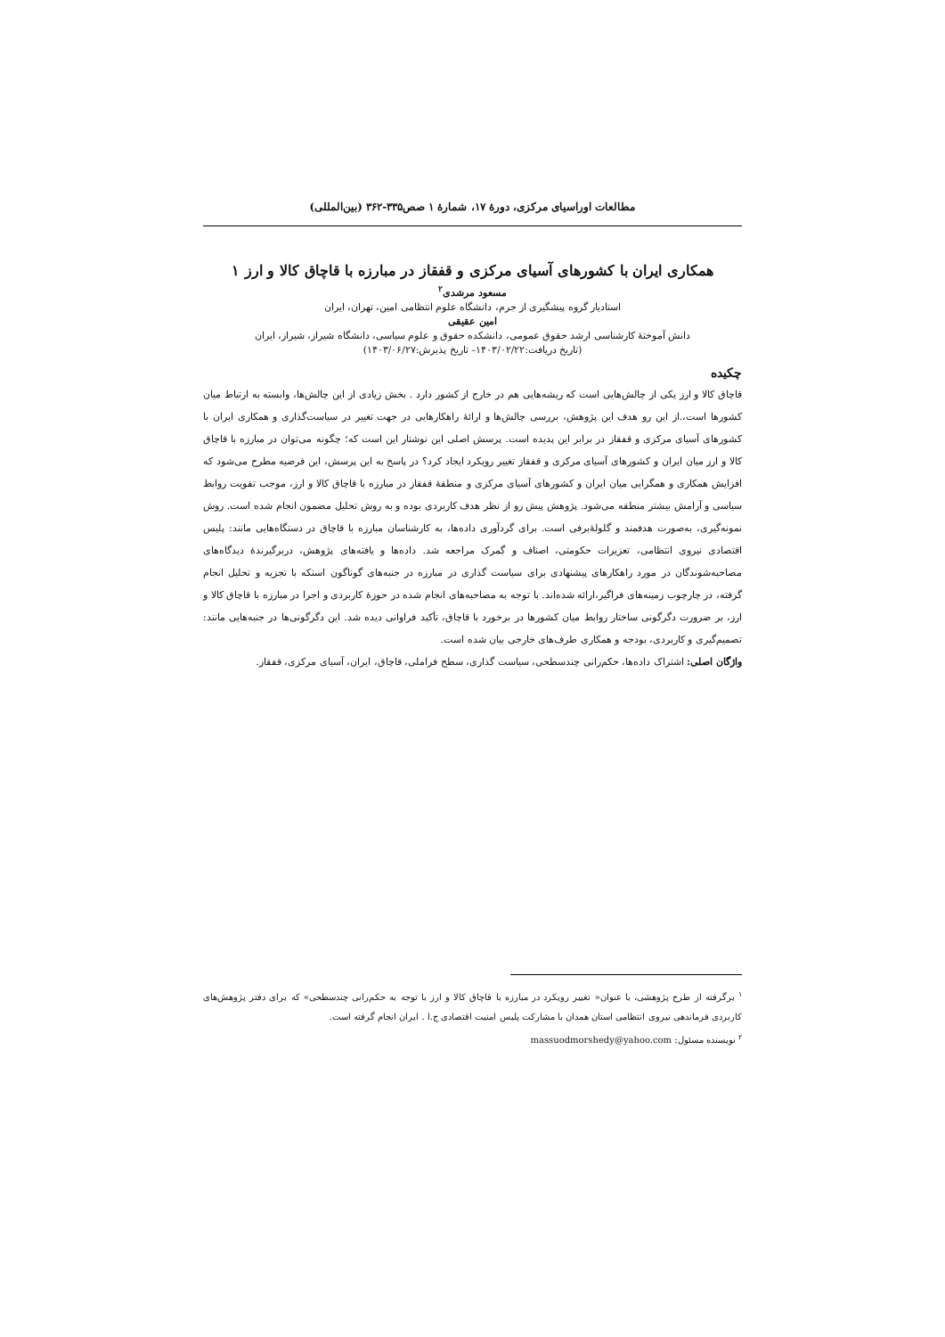مطالعات اوراسیای مرکزی، دورهٔ ۱۷، شمارهٔ ۱ صص۳۳۵-۳۶۲ (بین‌المللی)
همکاری ایران با کشورهای آسیای مرکزی و قفقاز در مبارزه با قاچاق کالا و ارز ۱
مسعود مرشدی<sup>۲</sup>
استادیار گروه پیشگیری از جرم، دانشگاه علوم انتظامی امین، تهران، ایران
امین عقیقی
دانش آموختهٔ کارشناسی ارشد حقوق عمومی، دانشکده حقوق و علوم سیاسی، دانشگاه شیراز، شیراز، ایران
(تاریخ دریافت:۱۴۰۳/۰۲/۲۲– تاریخ پذیرش:۱۴۰۳/۰۶/۲۷)
چکیده
قاچاق کالا و ارز یکی از چالش‌هایی است که ریشه‌هایی هم در خارج از کشور دارد . بخش زیادی از این چالش‌ها، وابسته به ارتباط میان کشورها است،.از این رو هدف این پژوهش، بررسی چالش‌ها و ارائهٔ راهکارهایی در جهت تغییر در سیاست‌گذاری و همکاری ایران با کشورهای آسیای مرکزی و قفقاز در برابر این پدیده است. پرسش اصلی این نوشتار این است که؛ چگونه می‌توان در مبارزه با قاچاق کالا و ارز میان ایران و کشورهای آسیای مرکزی و قفقاز تغییر رویکرد ایجاد کرد؟ در پاسخ به این پرسش، این فرضیه مطرح می‌شود که افزایش همکاری و همگرایی میان ایران و کشورهای آسیای مرکزی و منطقهٔ قفقاز در مبارزه با قاچاق کالا و ارز، موجب تقویت روابط سیاسی و آرامش بیشتر منطقه می‌شود. پژوهش پیش رو از نظر هدف کاربردی بوده و به روش تحلیل مضمون انجام شده است. روش نمونه‌گیری، به‌صورت هدفمند و گلولهٔ‌برفی است. برای گردآوری داده‌ها، به کارشناسان مبارزه با قاچاق در دستگاه‌هایی مانند: پلیس اقتصادی نیروی انتظامی، تعزیرات حکومتی، اصناف و گمرک مراجعه شد. داده‌ها و یافته‌های پژوهش، دربرگیرندهٔ دیدگاه‌های مصاحبه‌شوندگان در مورد راهکارهای پیشنهادی برای سیاست گذاری در مبارزه در جنبه‌های گوناگون استکه با تجزیه و تحلیل انجام گرفته، در چارچوب زمینه‌های فراگیر،ارائه شده‌اند. با توجه به مصاحبه‌های انجام شده در حوزهٔ کاربردی و اجرا در مبارزه با قاچاق کالا و ارز، بر ضرورت دگرگونی ساختار روابط میان کشورها در برخورد با قاچاق، تأکید فراوانی دیده شد. این دگرگونی‌ها در جنبه‌هایی مانند: تصمیم‌گیری و کاربردی، بودجه و همکاری طرف‌های خارجی بیان شده است.
واژگان اصلی: اشتراک داده‌ها، حکم‌رانی چندسطحی، سیاست گذاری، سطح فراملی، قاچاق، ایران، آسیای مرکزی، قفقاز.
<sup>۱</sup> برگرفته از طرح پژوهشی، با عنوان« تغییر رویکرد در مبارزه با قاچاق کالا و ارز با توجه به حکم‌رانی چندسطحی» که برای دفتر پژوهش‌های کاربردی فرماندهی نیروی انتظامی استان همدان با مشارکت پلیس امنیت اقتصادی ج.ا . ایران انجام گرفته است.
<sup>۲</sup> نویسنده مسئول: massuodmorshedy@yahoo.com